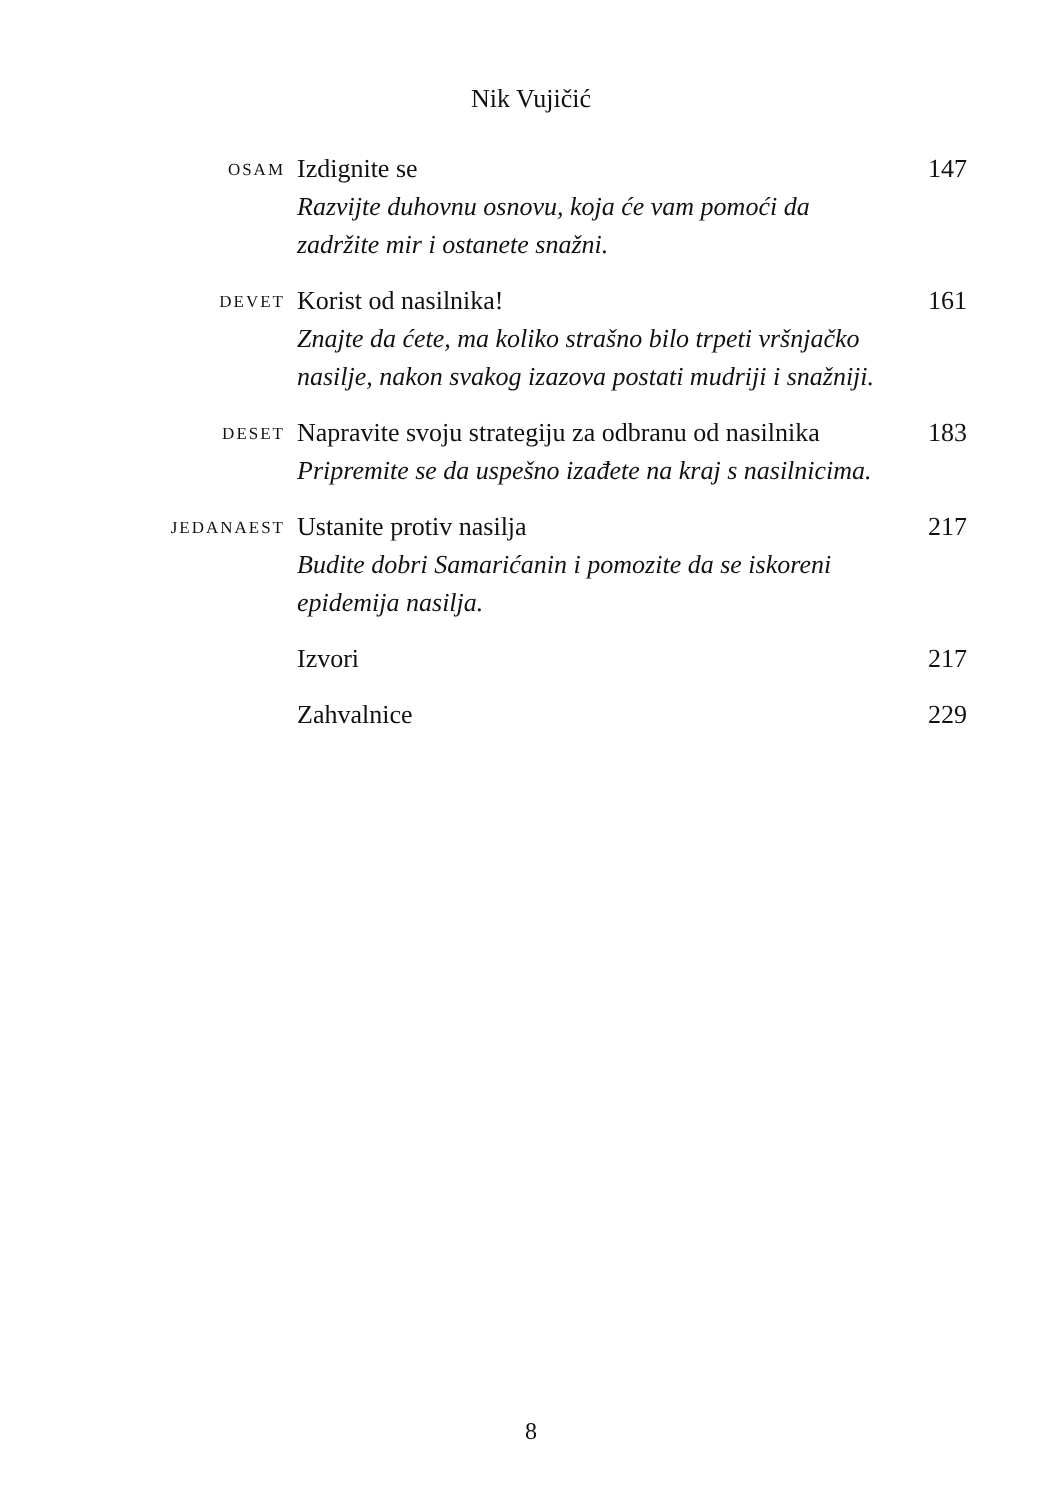Nik Vujičić
| OSAM | Izdignite se Razvijte duhovnu osnovu, koja će vam pomoći da zadržite mir i ostanete snažni. | 147 |
| DEVET | Korist od nasilnika! Znajte da ćete, ma koliko strašno bilo trpeti vršnjačko nasilje, nakon svakog izazova postati mudriji i snažniji. | 161 |
| DESET | Napravite svoju strategiju za odbranu od nasilnika Pripremite se da uspešno izađete na kraj s nasilnicima. | 183 |
| JEDANAEST | Ustanite protiv nasilja Budite dobri Samarićanin i pomozite da se iskoreni epidemija nasilja. | 217 |
| | Izvori | 217 |
| | Zahvalnice | 229 |
8